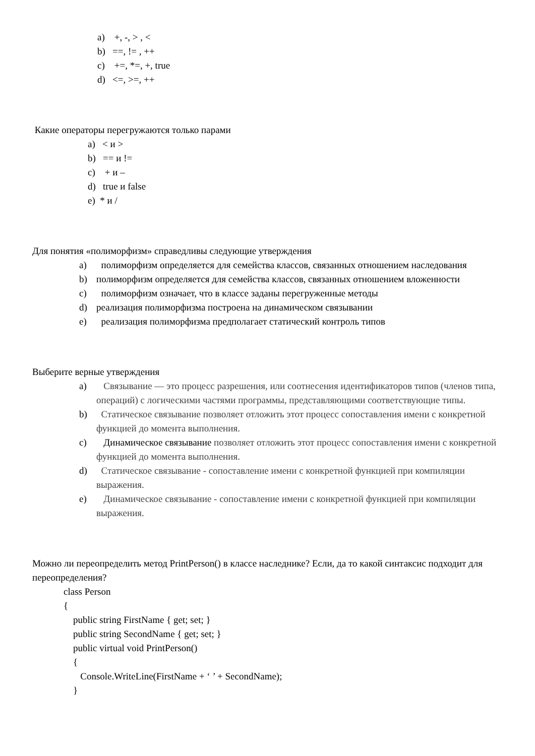a) +, -, > , <
b) ==, != , ++
c) +=, *=, +, true
d) <=, >=, ++
Какие операторы перегружаются только парами
a) < и >
b) == и !=
c) + и –
d) true и false
e) * и /
Для понятия «полиморфизм» справедливы следующие утверждения
a) полиморфизм определяется для семейства классов, связанных отношением наследования
b) полиморфизм определяется для семейства классов, связанных отношением вложенности
c) полиморфизм означает, что в классе заданы перегруженные методы
d) реализация полиморфизма построена на динамическом связывании
e) реализация полиморфизма предполагает статический контроль типов
Выберите верные утверждения
a) Связывание — это процесс разрешения, или соотнесения идентификаторов типов (членов типа, операций) с логическими частями программы, представляющими соответствующие типы.
b) Статическое связывание позволяет отложить этот процесс сопоставления имени с конкретной функцией до момента выполнения.
c) Динамическое связывание позволяет отложить этот процесс сопоставления имени с конкретной функцией до момента выполнения.
d) Статическое связывание - сопоставление имени с конкретной функцией при компиляции выражения.
e) Динамическое связывание - сопоставление имени с конкретной функцией при компиляции выражения.
Можно ли переопределить метод PrintPerson() в классе наследнике? Если, да то какой синтаксис подходит для переопределения?
class Person
{
public string FirstName { get; set; }
public string SecondName { get; set; }
public virtual void PrintPerson()
{
Console.WriteLine(FirstName + ‘ ’ + SecondName);
}